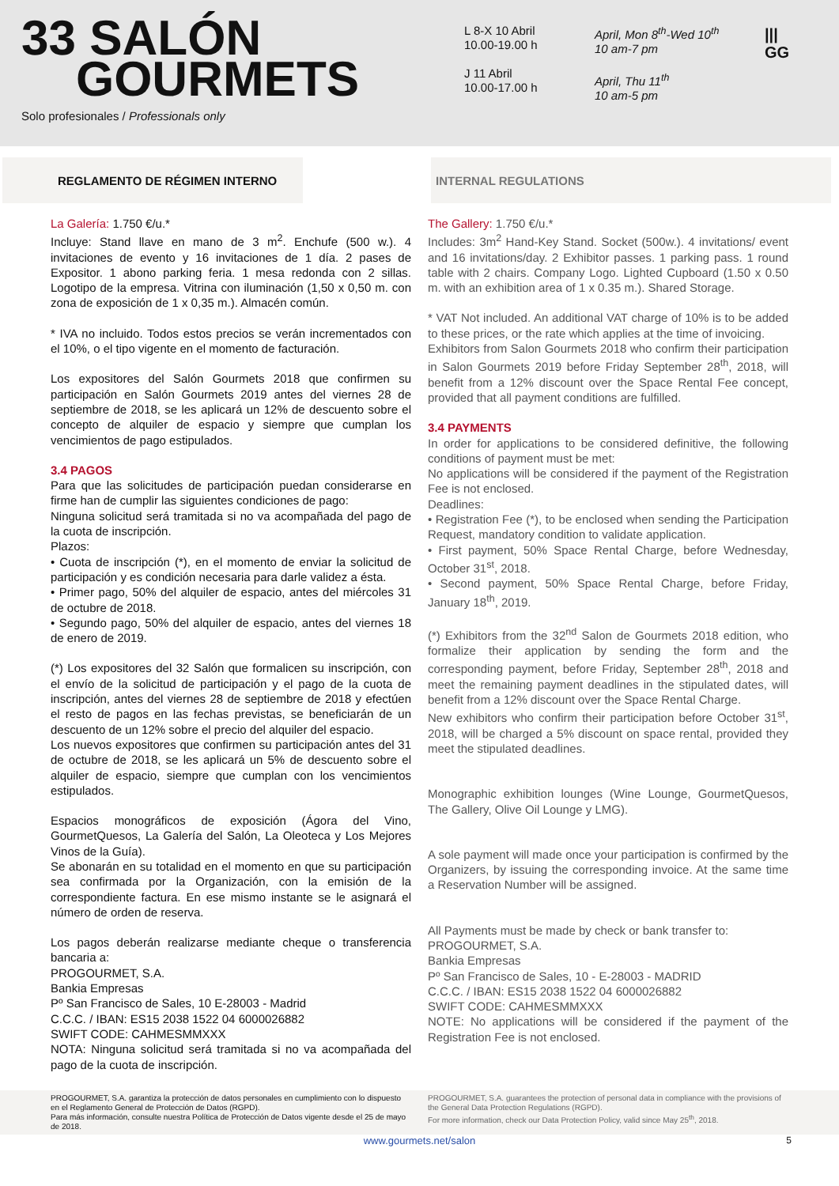33 SALÓN
GOURMETS
Solo profesionales / Professionals only
L 8-X 10 Abril
10.00-19.00 h
J 11 Abril
10.00-17.00 h
April, Mon 8<sup>th</sup>-Wed 10<sup>th</sup>
10 am-7 pm
April, Thu 11<sup>th</sup>
10 am-5 pm
|||
GG
REGLAMENTO DE RÉGIMEN INTERNO INTERNAL REGULATIONS
La Galería: 1.750 €/u.*
Incluye: Stand llave en mano de 3 m<sup>2</sup>. Enchufe (500 w.). 4 invitaciones de evento y 16 invitaciones de 1 día. 2 pases de Expositor. 1 abono parking feria. 1 mesa redonda con 2 sillas. Logotipo de la empresa. Vitrina con iluminación (1,50 x 0,50 m. con zona de exposición de 1 x 0,35 m.). Almacén común.
* IVA no incluido. Todos estos precios se verán incrementados con el 10%, o el tipo vigente en el momento de facturación.
Los expositores del Salón Gourmets 2018 que confirmen su participación en Salón Gourmets 2019 antes del viernes 28 de septiembre de 2018, se les aplicará un 12% de descuento sobre el concepto de alquiler de espacio y siempre que cumplan los vencimientos de pago estipulados.
3.4 PAGOS
Para que las solicitudes de participación puedan considerarse en firme han de cumplir las siguientes condiciones de pago:
Ninguna solicitud será tramitada si no va acompañada del pago de la cuota de inscripción.
Plazos:
• Cuota de inscripción (*), en el momento de enviar la solicitud de participación y es condición necesaria para darle validez a ésta.
• Primer pago, 50% del alquiler de espacio, antes del miércoles 31 de octubre de 2018.
• Segundo pago, 50% del alquiler de espacio, antes del viernes 18 de enero de 2019.
(*) Los expositores del 32 Salón que formalicen su inscripción, con el envío de la solicitud de participación y el pago de la cuota de inscripción, antes del viernes 28 de septiembre de 2018 y efectúen el resto de pagos en las fechas previstas, se beneficiarán de un descuento de un 12% sobre el precio del alquiler del espacio.
Los nuevos expositores que confirmen su participación antes del 31 de octubre de 2018, se les aplicará un 5% de descuento sobre el alquiler de espacio, siempre que cumplan con los vencimientos estipulados.
Espacios monográficos de exposición (Ágora del Vino, GourmetQuesos, La Galería del Salón, La Oleoteca y Los Mejores Vinos de la Guía).
Se abonarán en su totalidad en el momento en que su participación sea confirmada por la Organización, con la emisión de la correspondiente factura. En ese mismo instante se le asignará el número de orden de reserva.
Los pagos deberán realizarse mediante cheque o transferencia bancaria a:
PROGOURMET, S.A.
Bankia Empresas
Pº San Francisco de Sales, 10 E-28003 - Madrid
C.C.C. / IBAN: ES15 2038 1522 04 6000026882
SWIFT CODE: CAHMESMMXXX
NOTA: Ninguna solicitud será tramitada si no va acompañada del pago de la cuota de inscripción.
The Gallery: 1.750 €/u.*
Includes: 3m<sup>2</sup> Hand-Key Stand. Socket (500w.). 4 invitations/ event and 16 invitations/day. 2 Exhibitor passes. 1 parking pass. 1 round table with 2 chairs. Company Logo. Lighted Cupboard (1.50 x 0.50 m. with an exhibition area of 1 x 0.35 m.). Shared Storage.
* VAT Not included. An additional VAT charge of 10% is to be added to these prices, or the rate which applies at the time of invoicing.
Exhibitors from Salon Gourmets 2018 who confirm their participation in Salon Gourmets 2019 before Friday September 28<sup>th</sup>, 2018, will benefit from a 12% discount over the Space Rental Fee concept, provided that all payment conditions are fulfilled.
3.4 PAYMENTS
In order for applications to be considered definitive, the following conditions of payment must be met:
No applications will be considered if the payment of the Registration Fee is not enclosed.
Deadlines:
• Registration Fee (*), to be enclosed when sending the Participation Request, mandatory condition to validate application.
• First payment, 50% Space Rental Charge, before Wednesday, October 31<sup>st</sup>, 2018.
• Second payment, 50% Space Rental Charge, before Friday, January 18<sup>th</sup>, 2019.
(*) Exhibitors from the 32<sup>nd</sup> Salon de Gourmets 2018 edition, who formalize their application by sending the form and the corresponding payment, before Friday, September 28<sup>th</sup>, 2018 and meet the remaining payment deadlines in the stipulated dates, will benefit from a 12% discount over the Space Rental Charge.
New exhibitors who confirm their participation before October 31<sup>st</sup>, 2018, will be charged a 5% discount on space rental, provided they meet the stipulated deadlines.
Monographic exhibition lounges (Wine Lounge, GourmetQuesos, The Gallery, Olive Oil Lounge y LMG).
A sole payment will made once your participation is confirmed by the Organizers, by issuing the corresponding invoice. At the same time a Reservation Number will be assigned.
All Payments must be made by check or bank transfer to:
PROGOURMET, S.A.
Bankia Empresas
Pº San Francisco de Sales, 10 - E-28003 - MADRID
C.C.C. / IBAN: ES15 2038 1522 04 6000026882
SWIFT CODE: CAHMESMMXXX
NOTE: No applications will be considered if the payment of the Registration Fee is not enclosed.
PROGOURMET, S.A. garantiza la protección de datos personales en cumplimiento con lo dispuesto en el Reglamento General de Protección de Datos (RGPD).
Para más información, consulte nuestra Política de Protección de Datos vigente desde el 25 de mayo de 2018.
PROGOURMET, S.A. guarantees the protection of personal data in compliance with the provisions of the General Data Protection Regulations (RGPD).
For more information, check our Data Protection Policy, valid since May 25<sup>th</sup>, 2018.
www.gourmets.net/salon 5